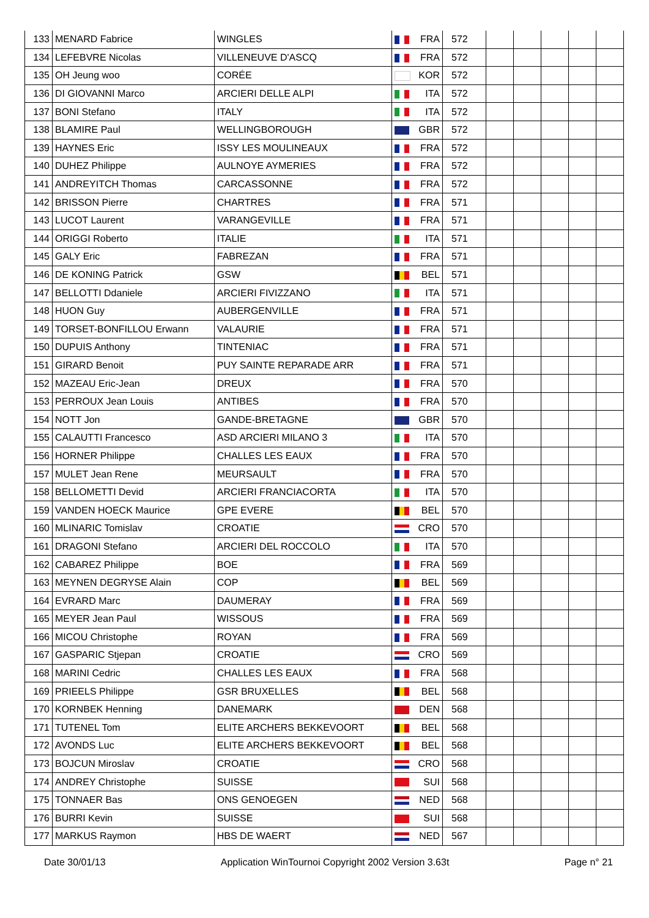| 133 | MENARD Fabrice | WINGLES | | FRA | 572 | | | | | |
| 134 | LEFEBVRE Nicolas | VILLENEUVE D'ASCQ | | FRA | 572 | | | | | |
| 135 | OH Jeung woo | CORÉE | | KOR | 572 | | | | | |
| 136 | DI GIOVANNI Marco | ARCIERI DELLE ALPI | | ITA | 572 | | | | | |
| 137 | BONI Stefano | ITALY | | ITA | 572 | | | | | |
| 138 | BLAMIRE Paul | WELLINGBOROUGH | | GBR | 572 | | | | | |
| 139 | HAYNES Eric | ISSY LES MOULINEAUX | | FRA | 572 | | | | | |
| 140 | DUHEZ Philippe | AULNOYE AYMERIES | | FRA | 572 | | | | | |
| 141 | ANDREYITCH Thomas | CARCASSONNE | | FRA | 572 | | | | | |
| 142 | BRISSON Pierre | CHARTRES | | FRA | 571 | | | | | |
| 143 | LUCOT Laurent | VARANGEVILLE | | FRA | 571 | | | | | |
| 144 | ORIGGI Roberto | ITALIE | | ITA | 571 | | | | | |
| 145 | GALY Eric | FABREZAN | | FRA | 571 | | | | | |
| 146 | DE KONING Patrick | GSW | | BEL | 571 | | | | | |
| 147 | BELLOTTI Ddaniele | ARCIERI FIVIZZANO | | ITA | 571 | | | | | |
| 148 | HUON Guy | AUBERGENVILLE | | FRA | 571 | | | | | |
| 149 | TORSET-BONFILLOU Erwann | VALAURIE | | FRA | 571 | | | | | |
| 150 | DUPUIS Anthony | TINTENIAC | | FRA | 571 | | | | | |
| 151 | GIRARD Benoit | PUY SAINTE REPARADE ARR | | FRA | 571 | | | | | |
| 152 | MAZEAU Eric-Jean | DREUX | | FRA | 570 | | | | | |
| 153 | PERROUX Jean Louis | ANTIBES | | FRA | 570 | | | | | |
| 154 | NOTT Jon | GANDE-BRETAGNE | | GBR | 570 | | | | | |
| 155 | CALAUTTI Francesco | ASD ARCIERI MILANO 3 | | ITA | 570 | | | | | |
| 156 | HORNER Philippe | CHALLES LES EAUX | | FRA | 570 | | | | | |
| 157 | MULET Jean Rene | MEURSAULT | | FRA | 570 | | | | | |
| 158 | BELLOMETTI Devid | ARCIERI FRANCIACORTA | | ITA | 570 | | | | | |
| 159 | VANDEN HOECK Maurice | GPE EVERE | | BEL | 570 | | | | | |
| 160 | MLINARIC Tomislav | CROATIE | | CRO | 570 | | | | | |
| 161 | DRAGONI Stefano | ARCIERI DEL ROCCOLO | | ITA | 570 | | | | | |
| 162 | CABAREZ Philippe | BOE | | FRA | 569 | | | | | |
| 163 | MEYNEN DEGRYSE Alain | COP | | BEL | 569 | | | | | |
| 164 | EVRARD Marc | DAUMERAY | | FRA | 569 | | | | | |
| 165 | MEYER Jean Paul | WISSOUS | | FRA | 569 | | | | | |
| 166 | MICOU Christophe | ROYAN | | FRA | 569 | | | | | |
| 167 | GASPARIC Stjepan | CROATIE | | CRO | 569 | | | | | |
| 168 | MARINI Cedric | CHALLES LES EAUX | | FRA | 568 | | | | | |
| 169 | PRIEELS Philippe | GSR BRUXELLES | | BEL | 568 | | | | | |
| 170 | KORNBEK Henning | DANEMARK | | DEN | 568 | | | | | |
| 171 | TUTENEL Tom | ELITE ARCHERS BEKKEVOORT | | BEL | 568 | | | | | |
| 172 | AVONDS Luc | ELITE ARCHERS BEKKEVOORT | | BEL | 568 | | | | | |
| 173 | BOJCUN Miroslav | CROATIE | | CRO | 568 | | | | | |
| 174 | ANDREY Christophe | SUISSE | | SUI | 568 | | | | | |
| 175 | TONNAER Bas | ONS GENOEGEN | | NED | 568 | | | | | |
| 176 | BURRI Kevin | SUISSE | | SUI | 568 | | | | | |
| 177 | MARKUS Raymon | HBS DE WAERT | | NED | 567 | | | | | |
Date 30/01/13 Application WinTournoi Copyright 2002 Version 3.63t Page n° 21